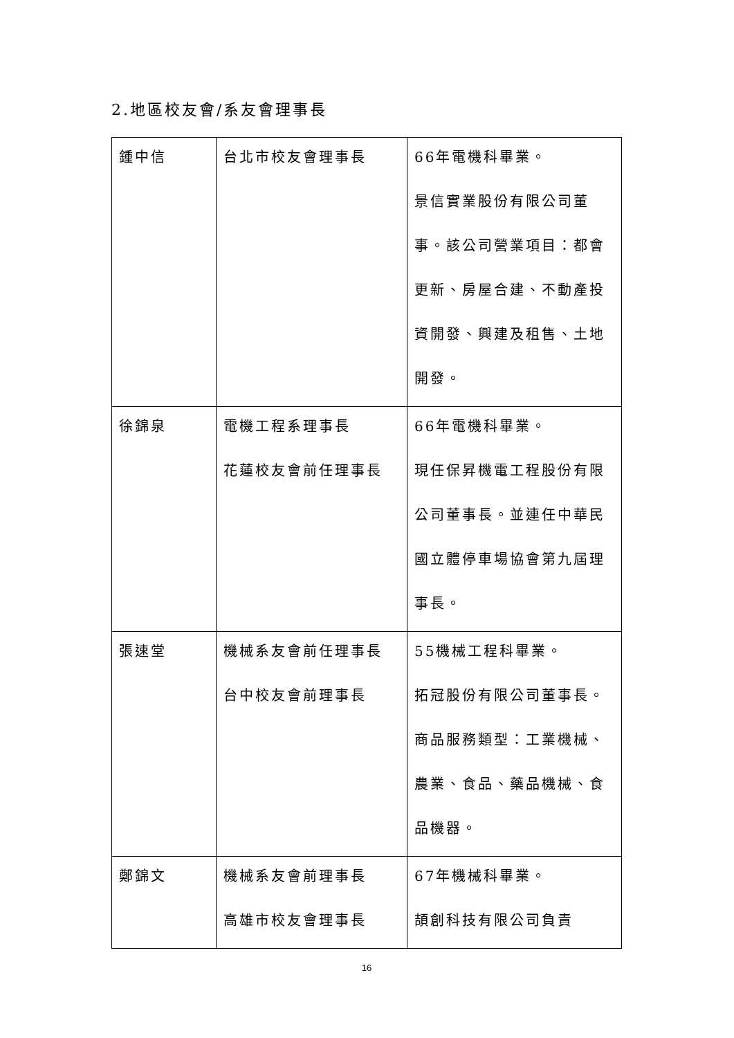2.地區校友會/系友會理事長
| 鍾中信 | 台北市校友會理事長 | 66年電機科畢業。 景信實業股份有限公司董事。該公司營業項目：都會更新、房屋合建、不動產投資開發、興建及租售、土地開發。 |
| 徐錦泉 | 電機工程系理事長 花蓮校友會前任理事長 | 66年電機科畢業。 現任保昇機電工程股份有限公司董事長。並連任中華民國立體停車場協會第九屆理事長。 |
| 張速堂 | 機械系友會前任理事長 台中校友會前理事長 | 55機械工程科畢業。 拓冠股份有限公司董事長。商品服務類型：工業機械、農業、食品、藥品機械、食品機器。 |
| 鄭錦文 | 機械系友會前理事長 高雄市校友會理事長 | 67年機械科畢業。 頡創科技有限公司負責 |
16